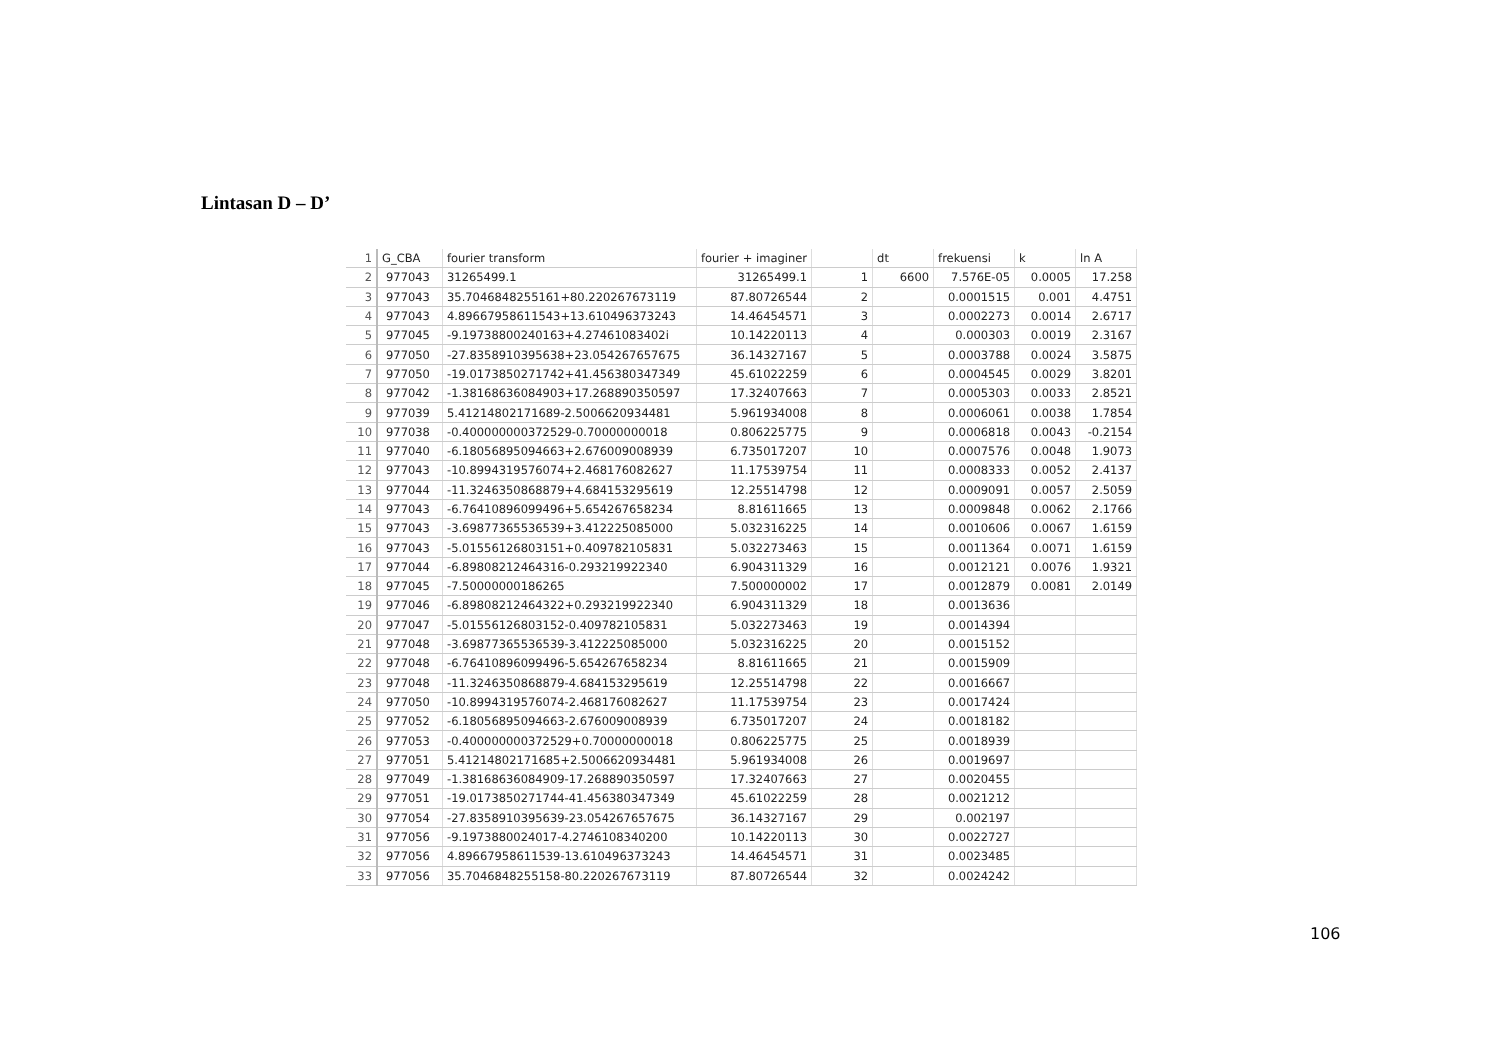Lintasan D – D’
| 1 | G_CBA | fourier transform | fourier + imaginer | | dt | frekuensi | k | ln A |
| 2 | 977043 | 31265499.1 | 31265499.1 | 1 | 6600 | 7.576E-05 | 0.0005 | 17.258 |
| 3 | 977043 | 35.7046848255161+80.220267673119 | 87.80726544 | 2 | | 0.0001515 | 0.001 | 4.4751 |
| 4 | 977043 | 4.89667958611543+13.610496373243 | 14.46454571 | 3 | | 0.0002273 | 0.0014 | 2.6717 |
| 5 | 977045 | -9.19738800240163+4.27461083402i | 10.14220113 | 4 | | 0.000303 | 0.0019 | 2.3167 |
| 6 | 977050 | -27.8358910395638+23.054267657675 | 36.14327167 | 5 | | 0.0003788 | 0.0024 | 3.5875 |
| 7 | 977050 | -19.0173850271742+41.456380347349 | 45.61022259 | 6 | | 0.0004545 | 0.0029 | 3.8201 |
| 8 | 977042 | -1.38168636084903+17.268890350597 | 17.32407663 | 7 | | 0.0005303 | 0.0033 | 2.8521 |
| 9 | 977039 | 5.41214802171689-2.5006620934481 | 5.961934008 | 8 | | 0.0006061 | 0.0038 | 1.7854 |
| 10 | 977038 | -0.400000000372529-0.70000000018 | 0.806225775 | 9 | | 0.0006818 | 0.0043 | -0.2154 |
| 11 | 977040 | -6.18056895094663+2.676009008939 | 6.735017207 | 10 | | 0.0007576 | 0.0048 | 1.9073 |
| 12 | 977043 | -10.8994319576074+2.468176082627 | 11.17539754 | 11 | | 0.0008333 | 0.0052 | 2.4137 |
| 13 | 977044 | -11.3246350868879+4.684153295619 | 12.25514798 | 12 | | 0.0009091 | 0.0057 | 2.5059 |
| 14 | 977043 | -6.76410896099496+5.654267658234 | 8.81611665 | 13 | | 0.0009848 | 0.0062 | 2.1766 |
| 15 | 977043 | -3.69877365536539+3.412225085000 | 5.032316225 | 14 | | 0.0010606 | 0.0067 | 1.6159 |
| 16 | 977043 | -5.01556126803151+0.409782105831 | 5.032273463 | 15 | | 0.0011364 | 0.0071 | 1.6159 |
| 17 | 977044 | -6.89808212464316-0.293219922340 | 6.904311329 | 16 | | 0.0012121 | 0.0076 | 1.9321 |
| 18 | 977045 | -7.50000000186265 | 7.500000002 | 17 | | 0.0012879 | 0.0081 | 2.0149 |
| 19 | 977046 | -6.89808212464322+0.293219922340 | 6.904311329 | 18 | | 0.0013636 | | |
| 20 | 977047 | -5.01556126803152-0.409782105831 | 5.032273463 | 19 | | 0.0014394 | | |
| 21 | 977048 | -3.69877365536539-3.412225085000 | 5.032316225 | 20 | | 0.0015152 | | |
| 22 | 977048 | -6.76410896099496-5.654267658234 | 8.81611665 | 21 | | 0.0015909 | | |
| 23 | 977048 | -11.3246350868879-4.684153295619 | 12.25514798 | 22 | | 0.0016667 | | |
| 24 | 977050 | -10.8994319576074-2.468176082627 | 11.17539754 | 23 | | 0.0017424 | | |
| 25 | 977052 | -6.18056895094663-2.676009008939 | 6.735017207 | 24 | | 0.0018182 | | |
| 26 | 977053 | -0.400000000372529+0.70000000018 | 0.806225775 | 25 | | 0.0018939 | | |
| 27 | 977051 | 5.41214802171685+2.5006620934481 | 5.961934008 | 26 | | 0.0019697 | | |
| 28 | 977049 | -1.38168636084909-17.268890350597 | 17.32407663 | 27 | | 0.0020455 | | |
| 29 | 977051 | -19.0173850271744-41.456380347349 | 45.61022259 | 28 | | 0.0021212 | | |
| 30 | 977054 | -27.8358910395639-23.054267657675 | 36.14327167 | 29 | | 0.002197 | | |
| 31 | 977056 | -9.1973880024017-4.2746108340200 | 10.14220113 | 30 | | 0.0022727 | | |
| 32 | 977056 | 4.89667958611539-13.610496373243 | 14.46454571 | 31 | | 0.0023485 | | |
| 33 | 977056 | 35.7046848255158-80.220267673119 | 87.80726544 | 32 | | 0.0024242 | | |
106